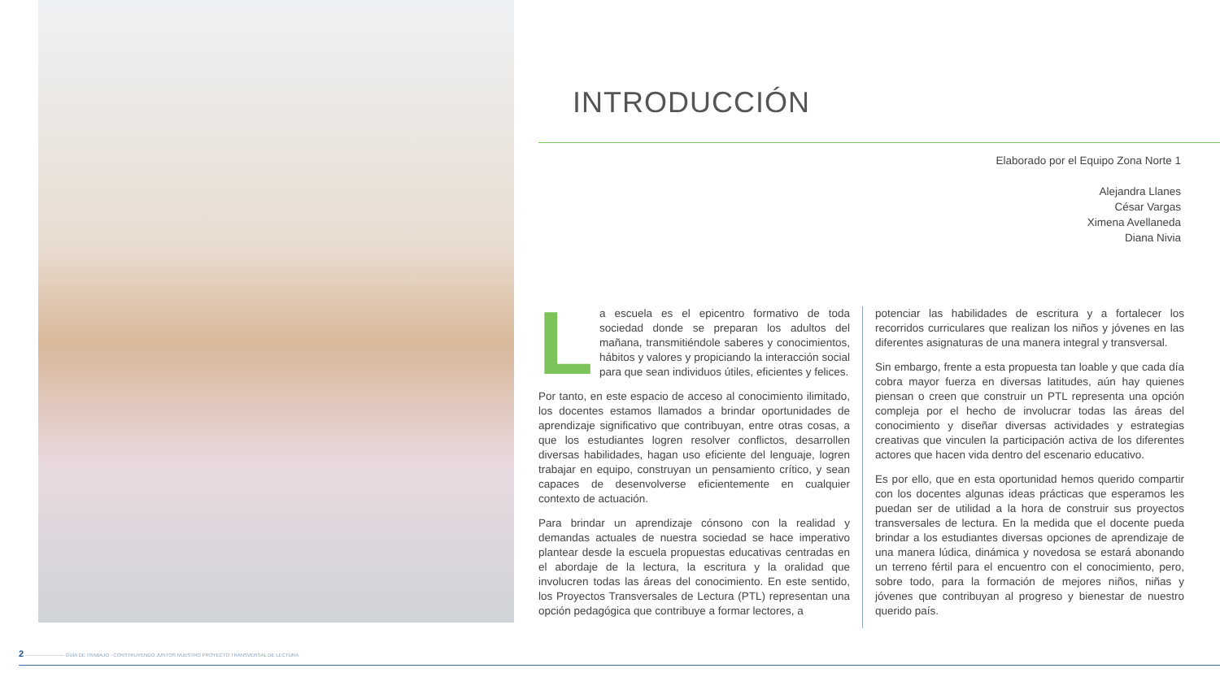INTRODUCCIÓN
Elaborado por el Equipo Zona Norte 1
Alejandra Llanes
César Vargas
Ximena Avellaneda
Diana Nivia
La escuela es el epicentro formativo de toda sociedad donde se preparan los adultos del mañana, transmitiéndole saberes y conocimientos, hábitos y valores y propiciando la interacción social para que sean individuos útiles, eficientes y felices.
Por tanto, en este espacio de acceso al conocimiento ilimitado, los docentes estamos llamados a brindar oportunidades de aprendizaje significativo que contribuyan, entre otras cosas, a que los estudiantes logren resolver conflictos, desarrollen diversas habilidades, hagan uso eficiente del lenguaje, logren trabajar en equipo, construyan un pensamiento crítico, y sean capaces de desenvolverse eficientemente en cualquier contexto de actuación.
Para brindar un aprendizaje cónsono con la realidad y demandas actuales de nuestra sociedad se hace imperativo plantear desde la escuela propuestas educativas centradas en el abordaje de la lectura, la escritura y la oralidad que involucren todas las áreas del conocimiento. En este sentido, los Proyectos Transversales de Lectura (PTL) representan una opción pedagógica que contribuye a formar lectores, a
potenciar las habilidades de escritura y a fortalecer los recorridos curriculares que realizan los niños y jóvenes en las diferentes asignaturas de una manera integral y transversal.
Sin embargo, frente a esta propuesta tan loable y que cada día cobra mayor fuerza en diversas latitudes, aún hay quienes piensan o creen que construir un PTL representa una opción compleja por el hecho de involucrar todas las áreas del conocimiento y diseñar diversas actividades y estrategias creativas que vinculen la participación activa de los diferentes actores que hacen vida dentro del escenario educativo.
Es por ello, que en esta oportunidad hemos querido compartir con los docentes algunas ideas prácticas que esperamos les puedan ser de utilidad a la hora de construir sus proyectos transversales de lectura. En la medida que el docente pueda brindar a los estudiantes diversas opciones de aprendizaje de una manera lúdica, dinámica y novedosa se estará abonando un terreno fértil para el encuentro con el conocimiento, pero, sobre todo, para la formación de mejores niños, niñas y jóvenes que contribuyan al progreso y bienestar de nuestro querido país.
2 ———————— GUÍA DE TRABAJO - CONSTRUYENDO JUNTOS NUESTRO PROYECTO TRANSVERSAL DE LECTURA